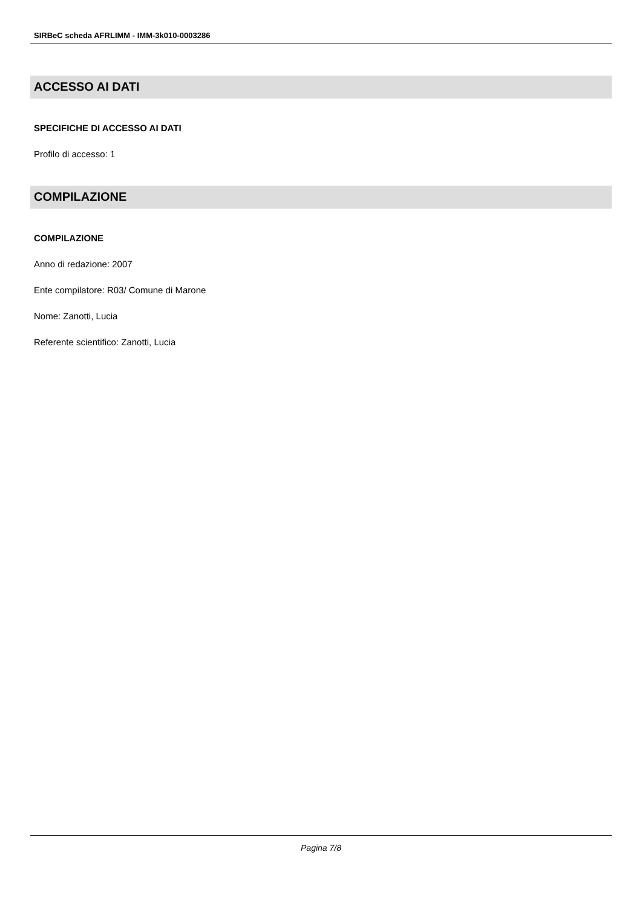SIRBeC scheda AFRLIMM - IMM-3k010-0003286
ACCESSO AI DATI
SPECIFICHE DI ACCESSO AI DATI
Profilo di accesso: 1
COMPILAZIONE
COMPILAZIONE
Anno di redazione: 2007
Ente compilatore: R03/ Comune di Marone
Nome: Zanotti, Lucia
Referente scientifico: Zanotti, Lucia
Pagina 7/8